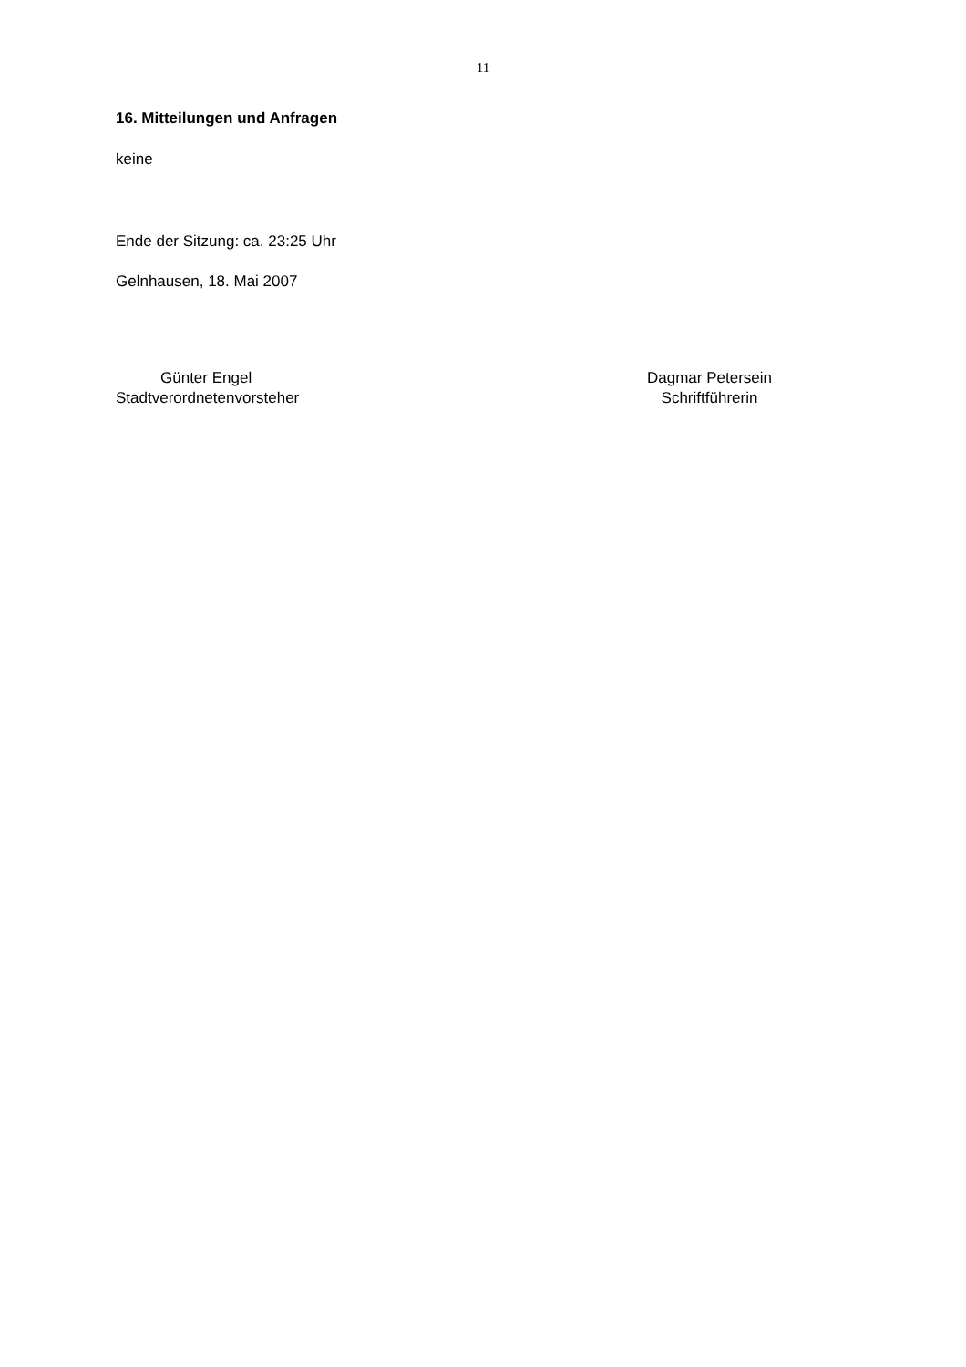11
16. Mitteilungen und Anfragen
keine
Ende der Sitzung: ca. 23:25 Uhr
Gelnhausen, 18. Mai 2007
Günter Engel
Stadtverordnetenvorsteher
Dagmar Petersein
Schriftführerin